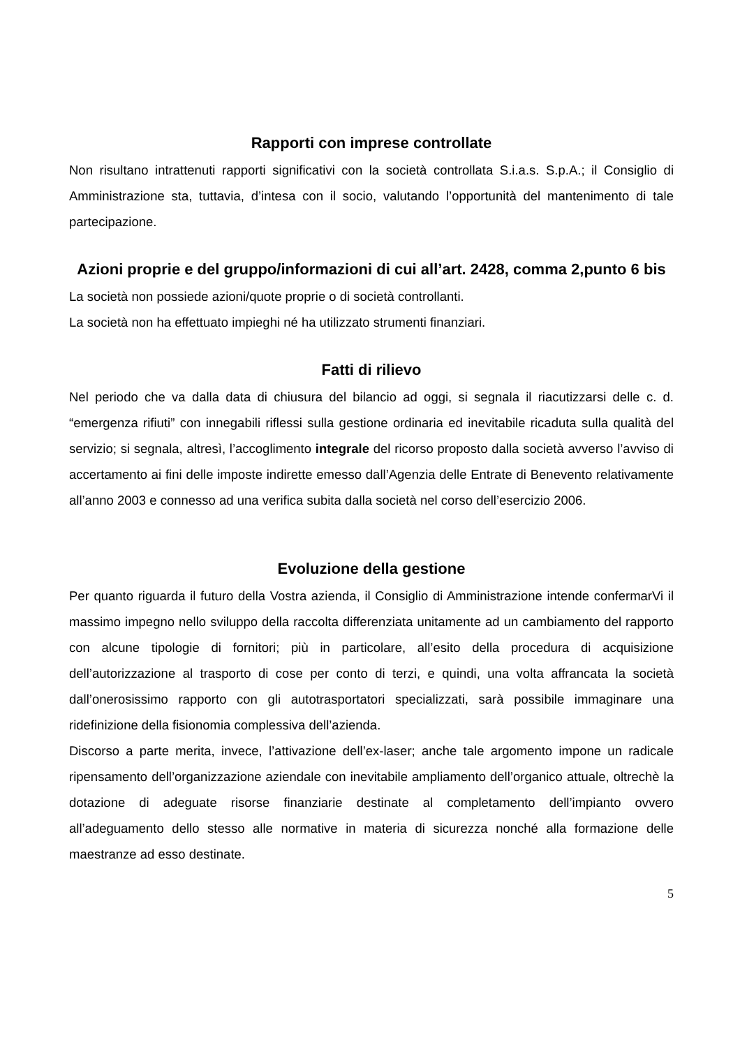Rapporti con imprese controllate
Non risultano intrattenuti rapporti significativi con la società controllata S.i.a.s. S.p.A.; il Consiglio di Amministrazione sta, tuttavia, d’intesa con il socio, valutando l’opportunità del mantenimento di tale partecipazione.
Azioni proprie e del gruppo/informazioni di cui all’art. 2428, comma 2,punto 6 bis
La società non possiede azioni/quote proprie o di società controllanti.
La società non ha effettuato impieghi né ha utilizzato strumenti finanziari.
Fatti di rilievo
Nel periodo che va dalla data di chiusura del bilancio ad oggi, si segnala il riacutizzarsi delle c. d. “emergenza rifiuti” con innegabili riflessi sulla gestione ordinaria ed inevitabile ricaduta sulla qualità del servizio; si segnala, altresì, l’accoglimento integrale del ricorso proposto dalla società avverso l’avviso di accertamento ai fini delle imposte indirette emesso dall’Agenzia delle Entrate di Benevento relativamente all’anno 2003 e connesso ad una verifica subita dalla società nel corso dell’esercizio 2006.
Evoluzione della gestione
Per quanto riguarda il futuro della Vostra azienda, il Consiglio di Amministrazione intende confermarVi il massimo impegno nello sviluppo della raccolta differenziata unitamente ad un cambiamento del rapporto con alcune tipologie di fornitori; più in particolare, all’esito della procedura di acquisizione dell’autorizzazione al trasporto di cose per conto di terzi, e quindi, una volta affrancata la società dall’onerosissimo rapporto con gli autotrasportatori specializzati, sarà possibile immaginare una ridefinizione della fisionomia complessiva dell’azienda.
Discorso a parte merita, invece, l’attivazione dell’ex-laser; anche tale argomento impone un radicale ripensamento dell’organizzazione aziendale con inevitabile ampliamento dell’organico attuale, oltrechè la dotazione di adeguate risorse finanziarie destinate al completamento dell’impianto ovvero all’adeguamento dello stesso alle normative in materia di sicurezza nonché alla formazione delle maestranze ad esso destinate.
5